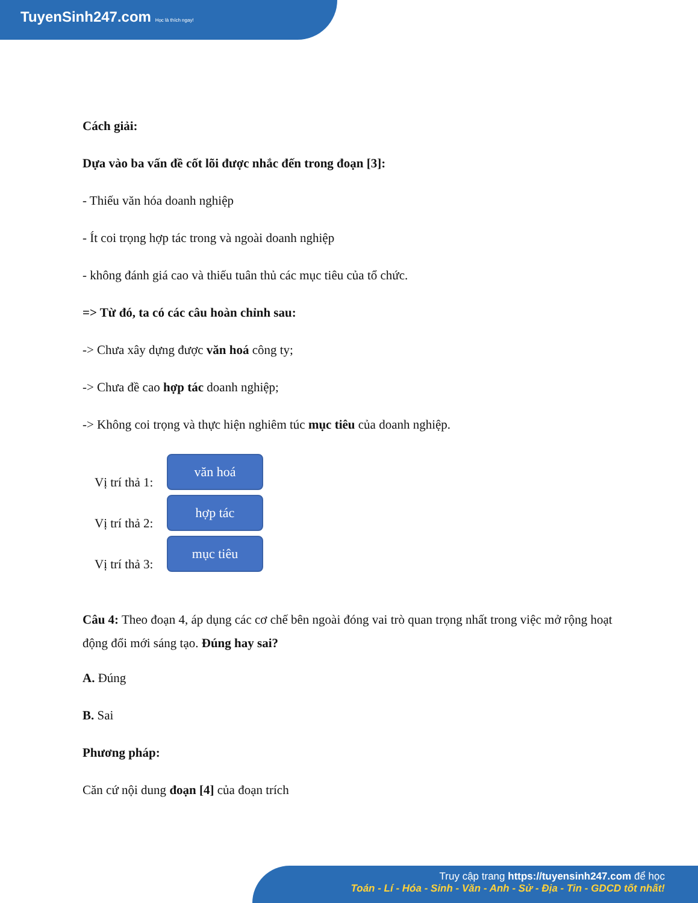TuyenSinh247.com Học là thích ngay!
Cách giải:
Dựa vào ba vấn đề cốt lõi được nhắc đến trong đoạn [3]:
- Thiếu văn hóa doanh nghiệp
- Ít coi trọng hợp tác trong và ngoài doanh nghiệp
- không đánh giá cao và thiếu tuân thủ các mục tiêu của tổ chức.
=> Từ đó, ta có các câu hoàn chỉnh sau:
-> Chưa xây dựng được văn hoá công ty;
-> Chưa đề cao hợp tác doanh nghiệp;
-> Không coi trọng và thực hiện nghiêm túc mục tiêu của doanh nghiệp.
Vị trí thả 1:
văn hoá
Vị trí thả 2:
hợp tác
Vị trí thả 3:
mục tiêu
Câu 4: Theo đoạn 4, áp dụng các cơ chế bên ngoài đóng vai trò quan trọng nhất trong việc mở rộng hoạt động đổi mới sáng tạo. Đúng hay sai?
A. Đúng
B. Sai
Phương pháp:
Căn cứ nội dung đoạn [4] của đoạn trích
Truy cập trang https://tuyensinh247.com để học
Toán - Lí - Hóa - Sinh - Văn - Anh - Sử - Địa - Tin - GDCD tốt nhất!